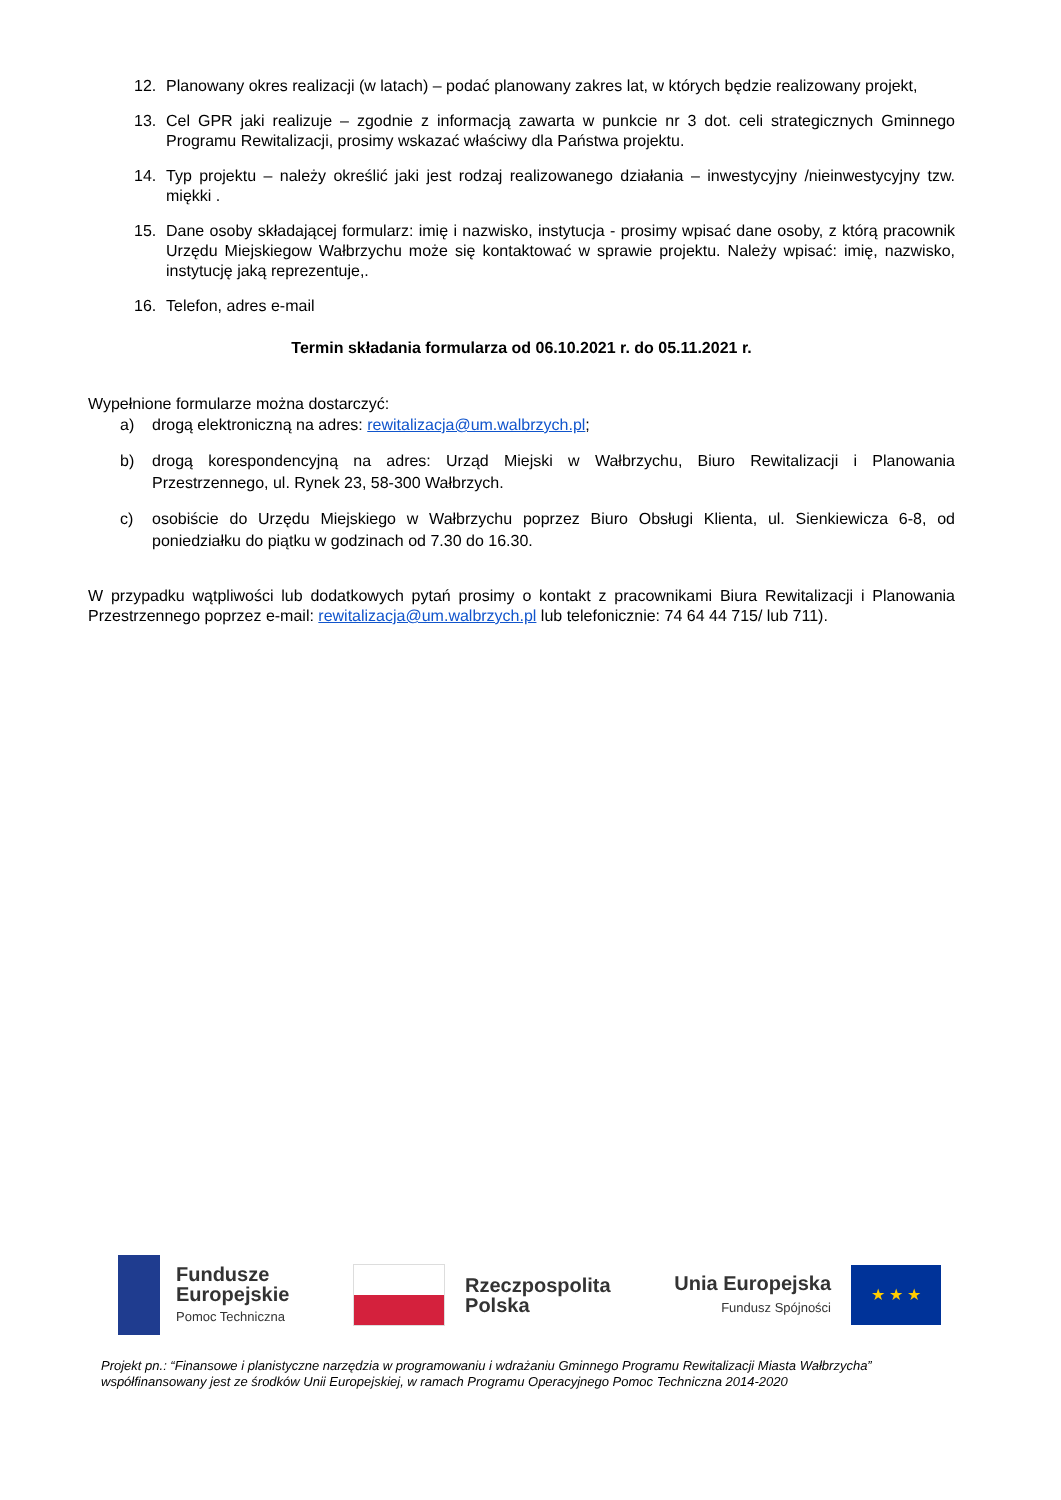12. Planowany okres realizacji (w latach) – podać planowany zakres lat, w których będzie realizowany projekt,
13. Cel GPR jaki realizuje – zgodnie z informacją zawarta w punkcie nr 3 dot. celi strategicznych Gminnego Programu Rewitalizacji, prosimy wskazać właściwy dla Państwa projektu.
14. Typ projektu – należy określić jaki jest rodzaj realizowanego działania – inwestycyjny /nieinwestycyjny tzw. miękki .
15. Dane osoby składającej formularz: imię i nazwisko, instytucja - prosimy wpisać dane osoby, z którą pracownik Urzędu Miejskiegow Wałbrzychu może się kontaktować w sprawie projektu. Należy wpisać: imię, nazwisko, instytucję jaką reprezentuje,.
16. Telefon, adres e-mail
Termin składania formularza od 06.10.2021 r. do 05.11.2021 r.
Wypełnione formularze można dostarczyć:
a) drogą elektroniczną na adres: rewitalizacja@um.walbrzych.pl;
b) drogą korespondencyjną na adres: Urząd Miejski w Wałbrzychu, Biuro Rewitalizacji i Planowania Przestrzennego, ul. Rynek 23, 58-300 Wałbrzych.
c) osobiście do Urzędu Miejskiego w Wałbrzychu poprzez Biuro Obsługi Klienta, ul. Sienkiewicza 6-8, od poniedziałku do piątku w godzinach od 7.30 do 16.30.
W przypadku wątpliwości lub dodatkowych pytań prosimy o kontakt z pracownikami Biura Rewitalizacji i Planowania Przestrzennego poprzez e-mail: rewitalizacja@um.walbrzych.pl lub telefonicznie: 74 64 44 715/ lub 711).
Fundusze
Europejskie
Pomoc Techniczna
Rzeczpospolita
Polska
Unia Europejska
Fundusz Spójności
★ ★ ★
Projekt pn.: “Finansowe i planistyczne narzędzia w programowaniu i wdrażaniu Gminnego Programu Rewitalizacji Miasta Wałbrzycha”
współfinansowany jest ze środków Unii Europejskiej, w ramach Programu Operacyjnego Pomoc Techniczna 2014-2020